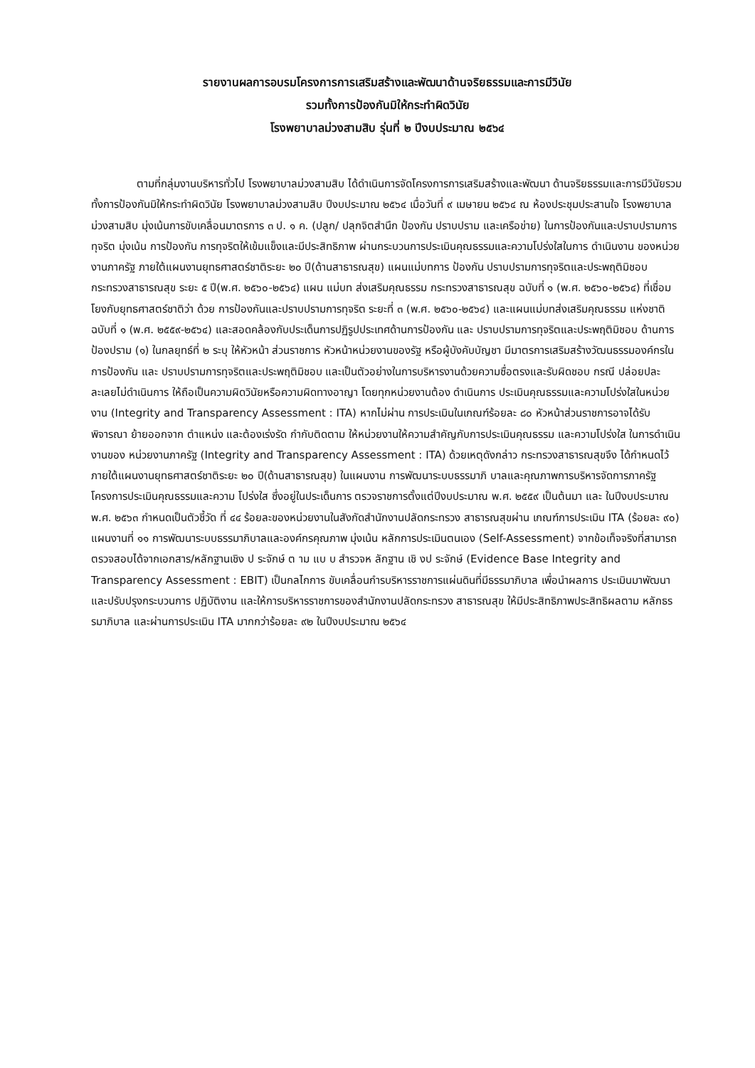รายงานผลการอบรมโครงการการเสริมสร้างและพัฒนาด้านจริยธรรมและการมีวินัย
รวมทั้งการป้องกันมิให้กระทำผิดวินัย
โรงพยาบาลม่วงสามสิบ รุ่นที่ ๒ ปีงบประมาณ ๒๕๖๔
ตามที่กลุ่มงานบริหารทั่วไป โรงพยาบาลม่วงสามสิบ ได้ดำเนินการจัดโครงการการเสริมสร้างและพัฒนา ด้านจริยธรรมและการมีวินัยรวมทั้งการป้องกันมิให้กระทำผิดวินัย โรงพยาบาลม่วงสามสิบ ปีงบประมาณ ๒๕๖๔ เมื่อวันที่ ๙ เมษายน ๒๕๖๔ ณ ห้องประชุมประสานใจ โรงพยาบาลม่วงสามสิบ มุ่งเน้นการขับเคลื่อนมาตรการ ๓ ป. ๑ ค. (ปลูก/ ปลุกจิตสำนึก ป้องกัน ปราบปราม และเครือข่าย) ในการป้องกันและปราบปรามการทุจริต มุ่งเน้น การป้องกัน การทุจริตให้เข้มแข็งและมีประสิทธิภาพ ผ่านกระบวนการประเมินคุณธรรมและความโปร่งใสในการ ดำเนินงาน ของหน่วยงานภาครัฐ ภายใต้แผนงานยุทธศาสตร์ชาติระยะ ๒๐ ปี(ด้านสาธารณสุข) แผนแม่บทการ ป้องกัน ปราบปรามการทุจริตและประพฤติมิชอบกระทรวงสาธารณสุข ระยะ ๕ ปี(พ.ศ. ๒๕๖๐-๒๕๖๔) แผน แม่บท ส่งเสริมคุณธรรม กระทรวงสาธารณสุข ฉบับที่ ๑ (พ.ศ. ๒๕๖๐-๒๕๖๔) ที่เชื่อมโยงกับยุทธศาสตร์ชาติว่า ด้วย การป้องกันและปราบปรามการทุจริต ระยะที่ ๓ (พ.ศ. ๒๕๖๐-๒๕๖๔) และแผนแม่บทส่งเสริมคุณธรรม แห่งชาติ ฉบับที่ ๑ (พ.ศ. ๒๕๕๙-๒๕๖๔) และสอดคล้องกับประเด็นการปฏิรูปประเทศด้านการป้องกัน และ ปราบปรามการทุจริตและประพฤติมิชอบ ด้านการป้องปราม (๑) ในกลยุทธ์ที่ ๒ ระบุ ให้หัวหน้า ส่วนราชการ หัวหน้าหน่วยงานของรัฐ หรือผู้บังคับบัญชา มีมาตรการเสริมสร้างวัฒนธรรมองค์กรในการป้องกัน และ ปราบปรามการทุจริตและประพฤติมิชอบ และเป็นตัวอย่างในการบริหารงานด้วยความซื่อตรงและรับผิดชอบ กรณี ปล่อยปละละเลยไม่ดำเนินการ ให้ถือเป็นความผิดวินัยหรือความผิดทางอาญา โดยทุกหน่วยงานต้อง ดำเนินการ ประเมินคุณธรรมและความโปร่งใสในหน่วยงาน (Integrity and Transparency Assessment : ITA) หากไม่ผ่าน การประเมินในเกณฑ์ร้อยละ ๘๐ หัวหน้าส่วนราชการอาจได้รับพิจารณา ย้ายออกจาก ตำแหน่ง และต้องเร่งรัด กำกับติดตาม ให้หน่วยงานให้ความสำคัญกับการประเมินคุณธรรม และความโปร่งใส ในการดำเนินงานของ หน่วยงานภาครัฐ (Integrity and Transparency Assessment : ITA) ด้วยเหตุดังกล่าว กระทรวงสาธารณสุขจึง ได้กำหนดไว้ภายใต้แผนงานยุทธศาสตร์ชาติระยะ ๒๐ ปี(ด้านสาธารณสุข) ในแผนงาน การพัฒนาระบบธรรมาภิ บาลและคุณภาพการบริหารจัดการภาครัฐ โครงการประเมินคุณธรรมและความ โปร่งใส ซึ่งอยู่ในประเด็นการ ตรวจราชการตั้งแต่ปีงบประมาณ พ.ศ. ๒๕๕๙ เป็นต้นมา และ ในปีงบประมาณ พ.ศ. ๒๕๖๓ กำหนดเป็นตัวชี้วัด ที่ ๔๔ ร้อยละของหน่วยงานในสังกัดสำนักงานปลัดกระทรวง สาธารณสุขผ่าน เกณฑ์การประเมิน ITA (ร้อยละ ๙๐) แผนงานที่ ๑๑ การพัฒนาระบบธรรมาภิบาลและองค์กรคุณภาพ มุ่งเน้น หลักการประเมินตนเอง (Self-Assessment) จากข้อเท็จจริงที่สามารถตรวจสอบได้จากเอกสาร/หลักฐานเชิง ป ระจักษ์ ต าม แบ บ สำรวจห ลักฐาน เชิ งป ระจักษ์ (Evidence Base Integrity and Transparency Assessment : EBIT) เป็นกลไกการ ขับเคลื่อนกำรบริหารราชการแผ่นดินที่มีธรรมาภิบาล เพื่อนำผลการ ประเมินมาพัฒนาและปรับปรุงกระบวนการ ปฏิบัติงาน และให้การบริหารราชการของสำนักงานปลัดกระทรวง สาธารณสุข ให้มีประสิทธิภาพประสิทธิผลตาม หลักธรรมาภิบาล และผ่านการประเมิน ITA มากกว่าร้อยละ ๙๒ ในปีงบประมาณ ๒๕๖๔